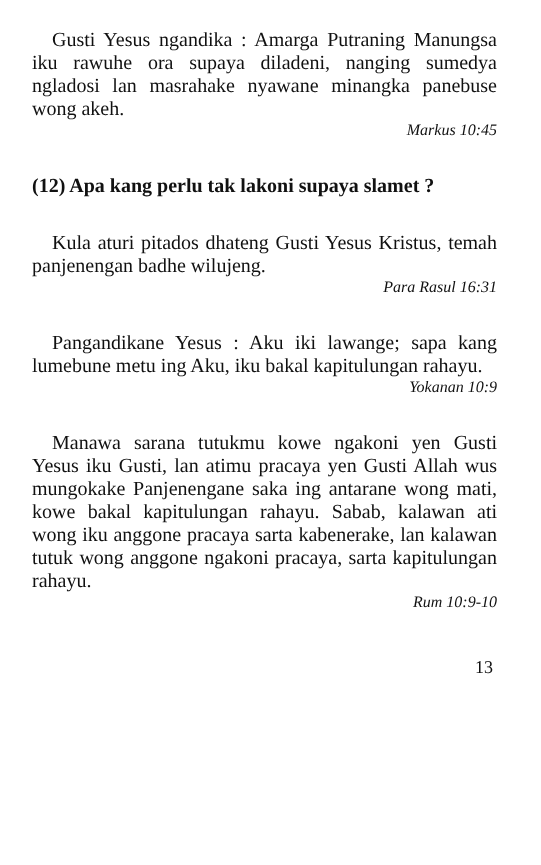Gusti Yesus ngandika : Amarga Putraning Manungsa iku rawuhe ora supaya diladeni, nanging sumedya ngladosi lan masrahake nyawane minangka panebuse wong akeh.
Markus 10:45
(12) Apa kang perlu tak lakoni supaya slamet ?
Kula aturi pitados dhateng Gusti Yesus Kristus, temah panjenengan badhe wilujeng.
Para Rasul 16:31
Pangandikane Yesus : Aku iki lawange; sapa kang lumebune metu ing Aku, iku bakal kapitulungan rahayu.
Yokanan 10:9
Manawa sarana tutukmu kowe ngakoni yen Gusti Yesus iku Gusti, lan atimu pracaya yen Gusti Allah wus mungokake Panjenengane saka ing antarane wong mati, kowe bakal kapitulungan rahayu. Sabab, kalawan ati wong iku anggone pracaya sarta kabenerake, lan kalawan tutuk wong anggone ngakoni pracaya, sarta kapitulungan rahayu.
Rum 10:9-10
13